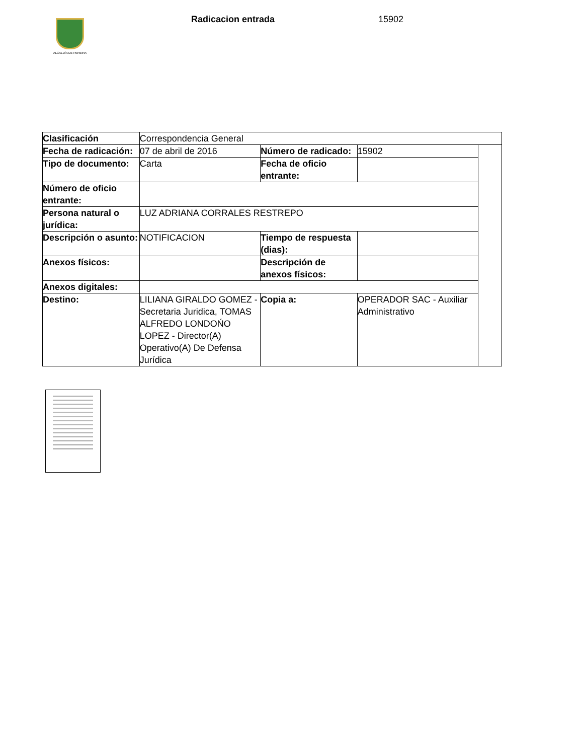ALCALDÍA DE PEREIRA
Radicacion entrada 15902
| Clasificación | Correspondencia General | | | |
| Fecha de radicación: | 07 de abril de 2016 | Número de radicado: | 15902 | |
| Tipo de documento: | Carta | Fecha de oficio entrante: | | |
| Número de oficio entrante: | | | | |
| Persona natural o jurídica: | LUZ ADRIANA CORRALES RESTREPO | | | |
| Descripción o asunto: | NOTIFICACION | Tiempo de respuesta (dias): | | |
| Anexos físicos: | | Descripción de anexos físicos: | | |
| Anexos digitales: | | | | |
| Destino: | LILIANA GIRALDO GOMEZ - Secretaria Juridica, TOMAS ALFREDO LONDOŃO LOPEZ - Director(A) Operativo(A) De Defensa Jurídica | Copia a: | OPERADOR SAC - Auxiliar Administrativo | |